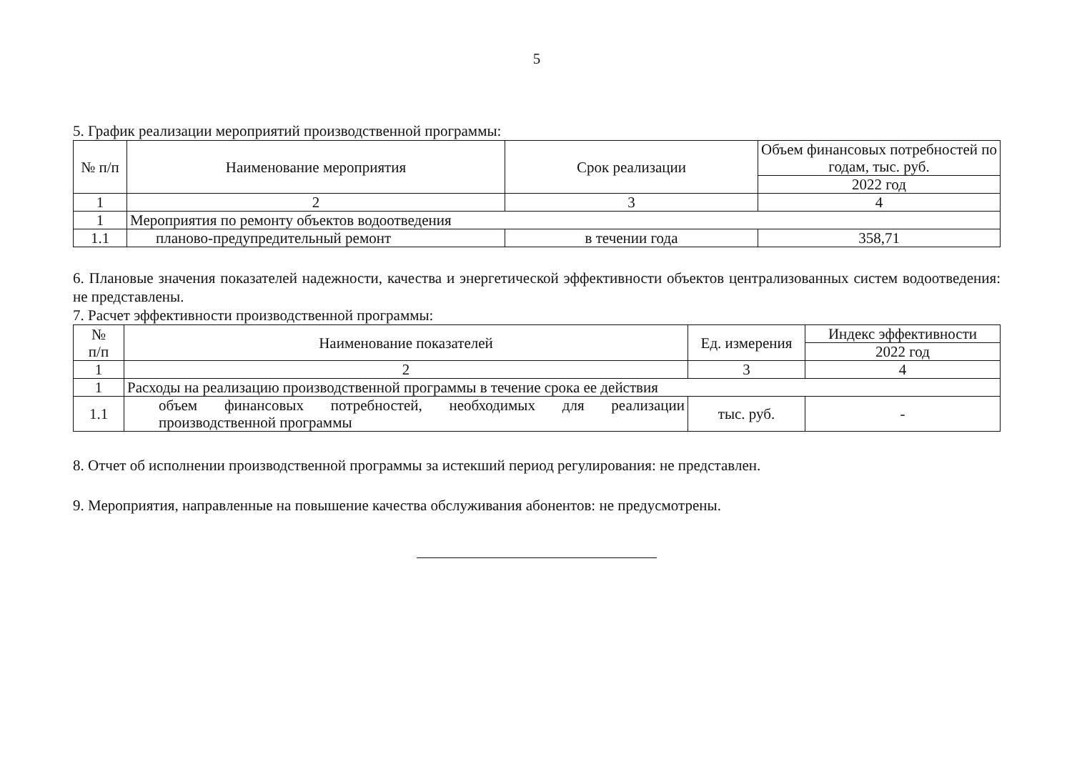5
5. График реализации мероприятий производственной программы:
| № п/п | Наименование мероприятия | Срок реализации | Объем финансовых потребностей по годам, тыс. руб. |
| --- | --- | --- | --- |
| | | | 2022 год |
| 1 | 2 | 3 | 4 |
| 1 | Мероприятия по ремонту объектов водоотведения | | |
| 1.1 | планово-предупредительный ремонт | в течении года | 358,71 |
6. Плановые значения показателей надежности, качества и энергетической эффективности объектов централизованных систем водоотведения: не представлены.
7. Расчет эффективности производственной программы:
| № п/п | Наименование показателей | Ед. измерения | Индекс эффективности |
| --- | --- | --- | --- |
| | | | 2022 год |
| 1 | 2 | 3 | 4 |
| 1 | Расходы на реализацию производственной программы в течение срока ее действия | | |
| 1.1 | объем финансовых потребностей, необходимых для реализации производственной программы | тыс. руб. | - |
8. Отчет об исполнении производственной программы за истекший период регулирования: не представлен.
9. Мероприятия, направленные на повышение качества обслуживания абонентов: не предусмотрены.